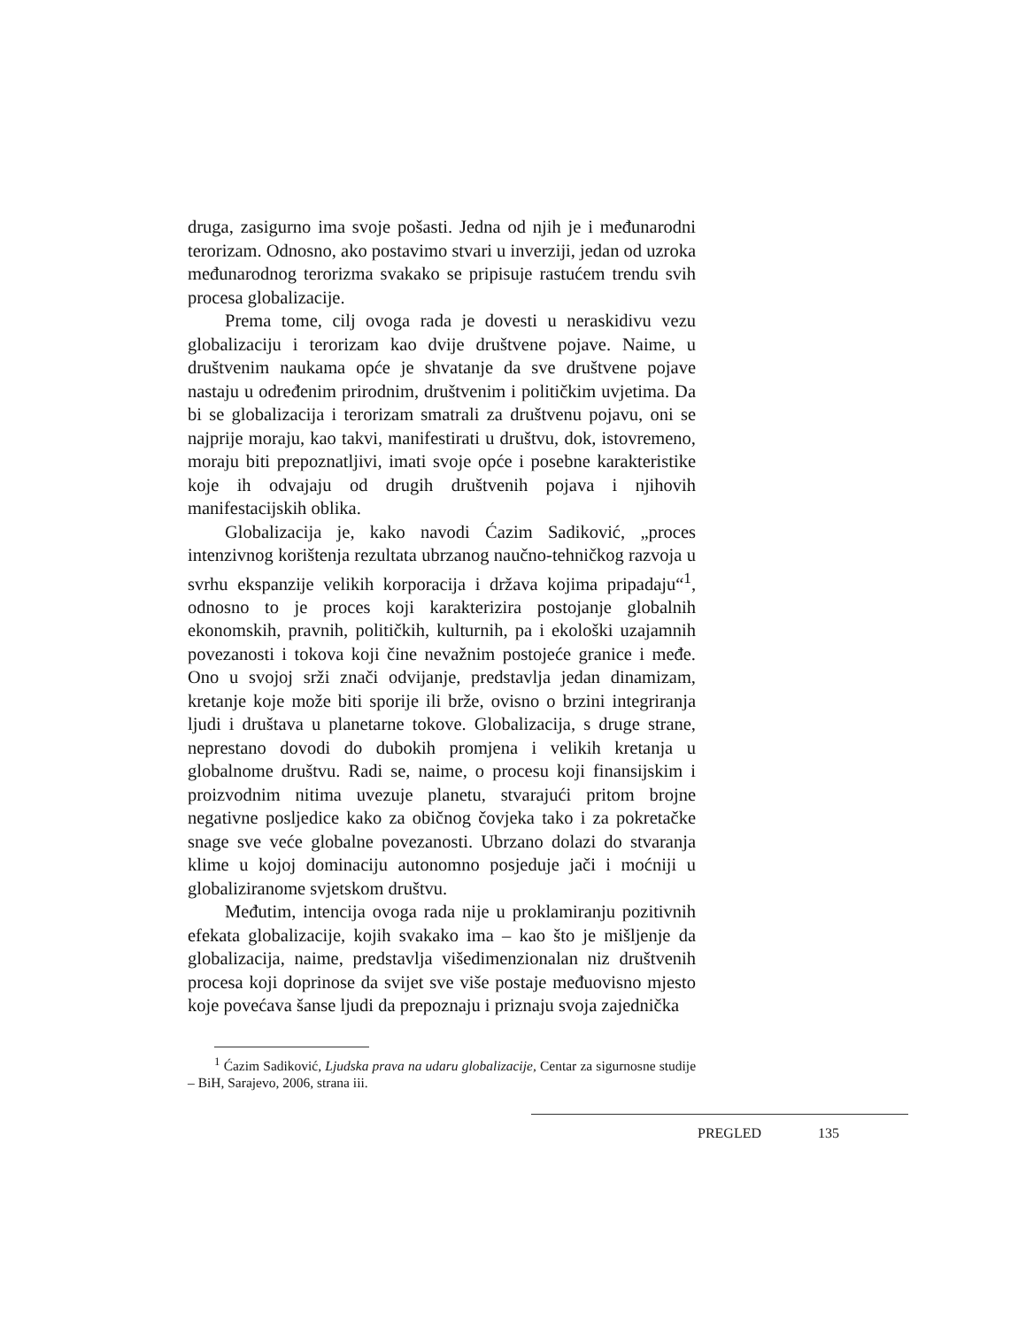druga, zasigurno ima svoje pošasti. Jedna od njih je i međunarodni terorizam. Odnosno, ako postavimo stvari u inverziji, jedan od uzroka međunarodnog terorizma svakako se pripisuje rastućem trendu svih procesa globalizacije.
Prema tome, cilj ovoga rada je dovesti u neraskidivu vezu globalizaciju i terorizam kao dvije društvene pojave. Naime, u društvenim naukama opće je shvatanje da sve društvene pojave nastaju u određenim prirodnim, društvenim i političkim uvjetima. Da bi se globalizacija i terorizam smatrali za društvenu pojavu, oni se najprije moraju, kao takvi, manifestirati u društvu, dok, istovremeno, moraju biti prepoznatljivi, imati svoje opće i posebne karakteristike koje ih odvajaju od drugih društvenih pojava i njihovih manifestacijskih oblika.
Globalizacija je, kako navodi Ćazim Sadiković, „proces intenzivnog korištenja rezultata ubrzanog naučno-tehničkog razvoja u svrhu ekspanzije velikih korporacija i država kojima pripadaju“<sup>1</sup>, odnosno to je proces koji karakterizira postojanje globalnih ekonomskih, pravnih, političkih, kulturnih, pa i ekološki uzajamnih povezanosti i tokova koji čine nevažnim postojeće granice i međe. Ono u svojoj srži znači odvijanje, predstavlja jedan dinamizam, kretanje koje može biti sporije ili brže, ovisno o brzini integriranja ljudi i društava u planetarne tokove. Globalizacija, s druge strane, neprestano dovodi do dubokih promjena i velikih kretanja u globalnome društvu. Radi se, naime, o procesu koji finansijskim i proizvodnim nitima uvezuje planetu, stvarajući pritom brojne negativne posljedice kako za običnog čovjeka tako i za pokretačke snage sve veće globalne povezanosti. Ubrzano dolazi do stvaranja klime u kojoj dominaciju autonomno posjeduje jači i moćniji u globaliziranome svjetskom društvu.
Međutim, intencija ovoga rada nije u proklamiranju pozitivnih efekata globalizacije, kojih svakako ima – kao što je mišljenje da globalizacija, naime, predstavlja višedimenzionalan niz društvenih procesa koji doprinose da svijet sve više postaje međuovisno mjesto koje povećava šanse ljudi da prepoznaju i priznaju svoja zajednička
<sup>1</sup> Ćazim Sadiković, Ljudska prava na udaru globalizacije, Centar za sigurnosne studije – BiH, Sarajevo, 2006, strana iii.
PREGLED 135